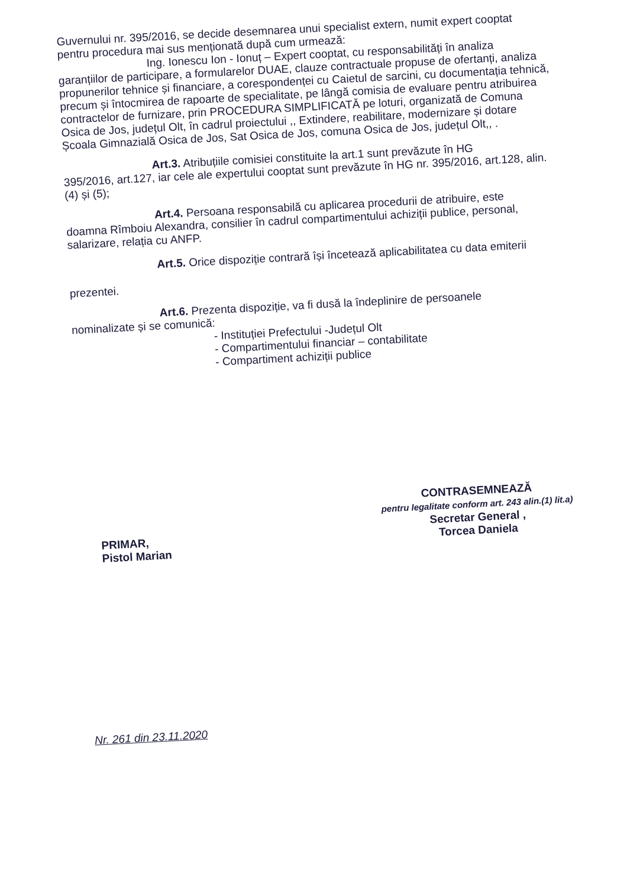Guvernului nr. 395/2016, se decide desemnarea unui specialist extern, numit expert cooptat pentru procedura mai sus menționată după cum urmează:
Ing. Ionescu Ion - Ionuț – Expert cooptat, cu responsabilități în analiza
garanțiilor de participare, a formularelor DUAE, clauze contractuale propuse de ofertanți, analiza propunerilor tehnice și financiare, a corespondenței cu Caietul de sarcini, cu documentația tehnică, precum și întocmirea de rapoarte de specialitate, pe lângă comisia de evaluare pentru atribuirea contractelor de furnizare, prin PROCEDURA SIMPLIFICATĂ pe loturi, organizată de Comuna Osica de Jos, județul Olt, în cadrul proiectului ,, Extindere, reabilitare, modernizare și dotare Școala Gimnazială Osica de Jos, Sat Osica de Jos, comuna Osica de Jos, județul Olt,, .
Art.3. Atribuțiile comisiei constituite la art.1 sunt prevăzute în HG
395/2016, art.127, iar cele ale expertului cooptat sunt prevăzute în HG nr. 395/2016, art.128, alin.(4) și (5);
Art.4. Persoana responsabilă cu aplicarea procedurii de atribuire, este
doamna Rîmboiu Alexandra, consilier în cadrul compartimentului achiziții publice, personal, salarizare, relația cu ANFP.
Art.5. Orice dispoziție contrară își încetează aplicabilitatea cu data emiterii
prezentei.
Art.6. Prezenta dispoziție, va fi dusă la îndeplinire de persoanele
nominalizate și se comunică:
- Instituției Prefectului -Județul Olt
- Compartimentului financiar – contabilitate
- Compartiment achiziții publice
PRIMAR,
Pistol Marian
CONTRASEMNEAZĂ
pentru legalitate conform art. 243 alin.(1) lit.a)
Secretar General ,
Torcea Daniela
Nr. 261 din 23.11.2020